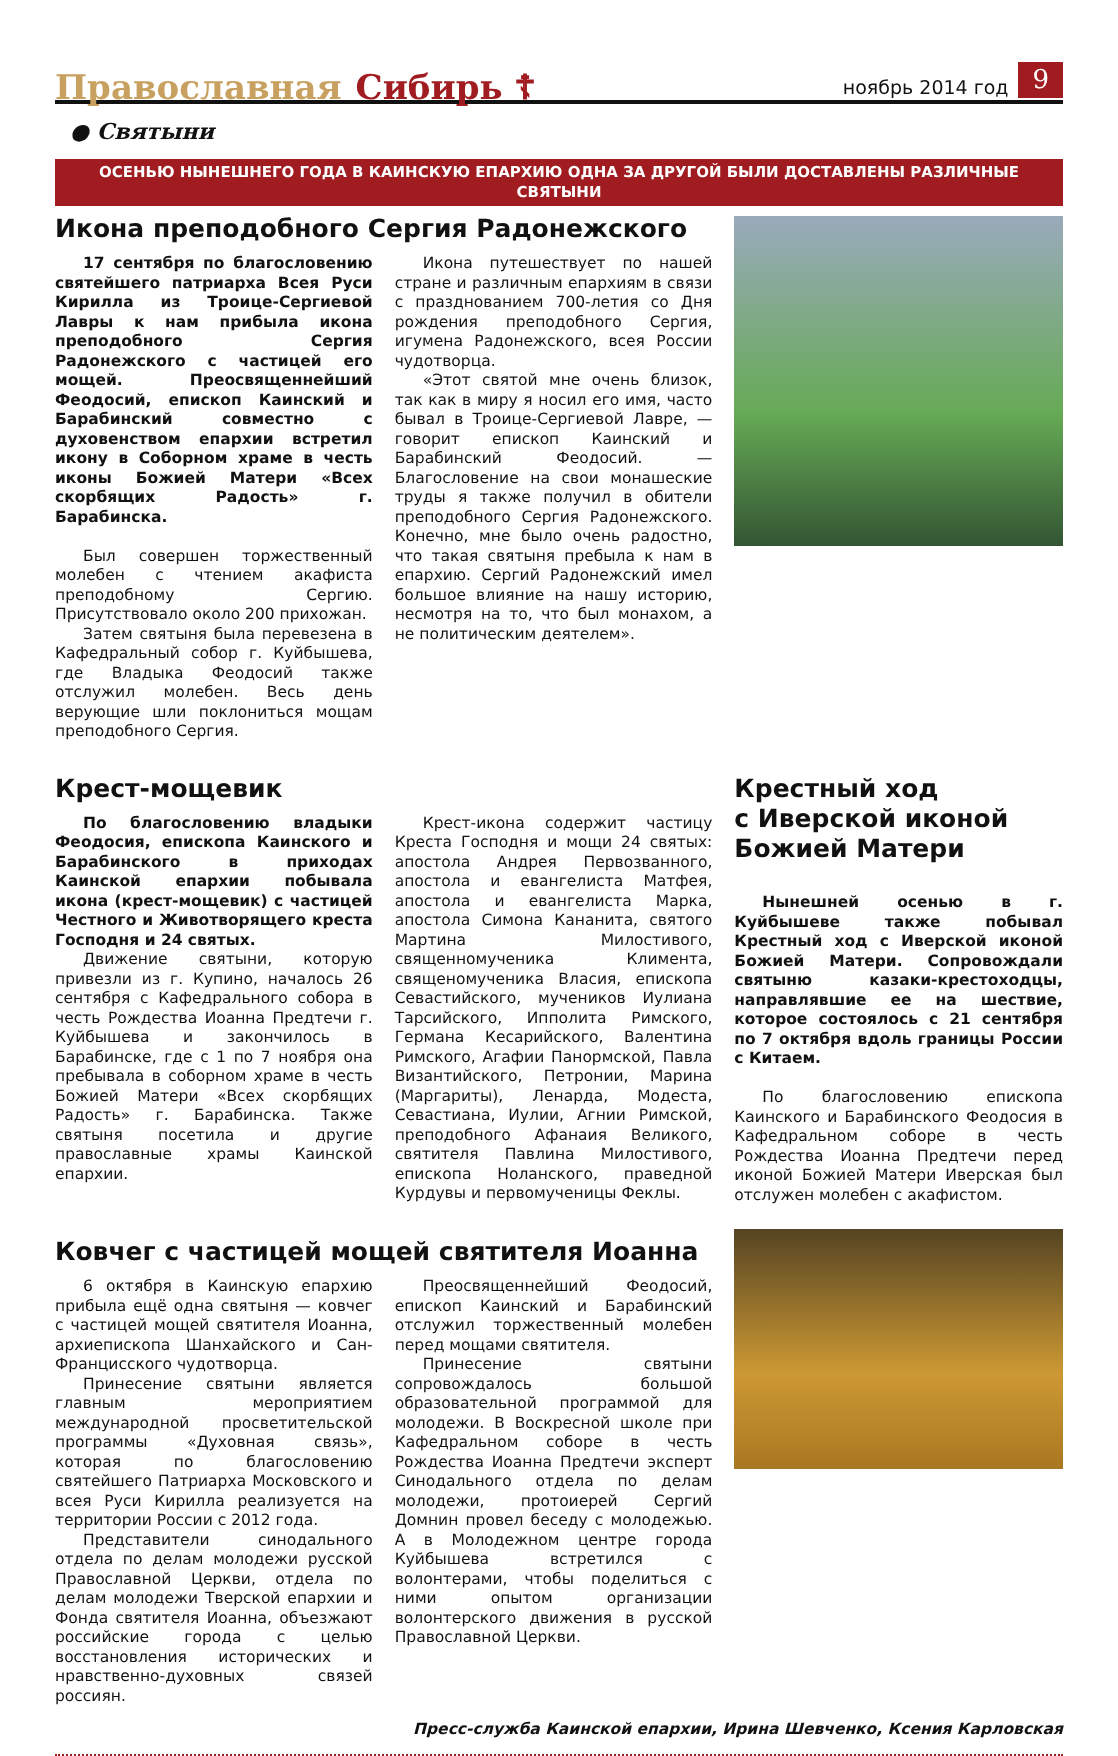Православная Сибирь ☦ ноябрь 2014 год 9
● Святыни
ОСЕНЬЮ НЫНЕШНЕГО ГОДА В КАИНСКУЮ ЕПАРХИЮ ОДНА ЗА ДРУГОЙ БЫЛИ ДОСТАВЛЕНЫ РАЗЛИЧНЫЕ СВЯТЫНИ
Икона преподобного Сергия Радонежского
17 сентября по благословению святейшего патриарха Всея Руси Кирилла из Троице-Сергиевой Лавры к нам прибыла икона преподобного Сергия Радонежского с частицей его мощей. Преосвященнейший Феодосий, епископ Каинский и Барабинский совместно с духовенством епархии встретил икону в Соборном храме в честь иконы Божией Матери «Всех скорбящих Радость» г. Барабинска.
Был совершен торжественный молебен с чтением акафиста преподобному Сергию. Присутствовало около 200 прихожан.
Затем святыня была перевезена в Кафедральный собор г. Куйбышева, где Владыка Феодосий также отслужил молебен. Весь день верующие шли поклониться мощам преподобного Сергия.
Икона путешествует по нашей стране и различным епархиям в связи с празднованием 700-летия со Дня рождения преподобного Сергия, игумена Радонежского, всея России чудотворца.
«Этот святой мне очень близок, так как в миру я носил его имя, часто бывал в Троице-Сергиевой Лавре, — говорит епископ Каинский и Барабинский Феодосий. — Благословение на свои монашеские труды я также получил в обители преподобного Сергия Радонежского. Конечно, мне было очень радостно, что такая святыня пребыла к нам в епархию. Сергий Радонежский имел большое влияние на нашу историю, несмотря на то, что был монахом, а не политическим деятелем».
Крест-мощевик
По благословению владыки Феодосия, епископа Каинского и Барабинского в приходах Каинской епархии побывала икона (крест-мощевик) с частицей Честного и Животворящего креста Господня и 24 святых.
Движение святыни, которую привезли из г. Купино, началось 26 сентября с Кафедрального собора в честь Рождества Иоанна Предтечи г. Куйбышева и закончилось в Барабинске, где с 1 по 7 ноября она пребывала в соборном храме в честь Божией Матери «Всех скорбящих Радость» г. Барабинска. Также святыня посетила и другие православные храмы Каинской епархии.
Крест-икона содержит частицу Креста Господня и мощи 24 святых: апостола Андрея Первозванного, апостола и евангелиста Матфея, апостола и евангелиста Марка, апостола Симона Кананита, святого Мартина Милостивого, священномученика Климента, священомученика Власия, епископа Севастийского, мучеников Иулиана Тарсийского, Ипполита Римского, Германа Кесарийского, Валентина Римского, Агафии Панормской, Павла Византийского, Петронии, Марина (Маргариты), Ленарда, Модеста, Севастиана, Иулии, Агнии Римской, преподобного Афанаия Великого, святителя Павлина Милостивого, епископа Ноланского, праведной Курдувы и первомученицы Феклы.
Крестный ход
с Иверской иконой
Божией Матери
Нынешней осенью в г. Куйбышеве также побывал Крестный ход с Иверской иконой Божией Матери. Сопровождали святыню казаки-крестоходцы, направлявшие ее на шествие, которое состоялось с 21 сентября по 7 октября вдоль границы России с Китаем.
По благословению епископа Каинского и Барабинского Феодосия в Кафедральном соборе в честь Рождества Иоанна Предтечи перед иконой Божией Матери Иверская был отслужен молебен с акафистом.
Ковчег с частицей мощей святителя Иоанна
6 октября в Каинскую епархию прибыла ещё одна святыня — ковчег с частицей мощей святителя Иоанна, архиепископа Шанхайского и Сан-Францисского чудотворца.
Принесение святыни является главным мероприятием международной просветительской программы «Духовная связь», которая по благословению святейшего Патриарха Московского и всея Руси Кирилла реализуется на территории России с 2012 года.
Представители синодального отдела по делам молодежи русской Православной Церкви, отдела по делам молодежи Тверской епархии и Фонда святителя Иоанна, объезжают российские города с целью восстановления исторических и нравственно-духовных связей россиян.
Преосвященнейший Феодосий, епископ Каинский и Барабинский отслужил торжественный молебен перед мощами святителя.
Принесение святыни сопровождалось большой образовательной программой для молодежи. В Воскресной школе при Кафедральном соборе в честь Рождества Иоанна Предтечи эксперт Синодального отдела по делам молодежи, протоиерей Сергий Домнин провел беседу с молодежью. А в Молодежном центре города Куйбышева встретился с волонтерами, чтобы поделиться с ними опытом организации волонтерского движения в русской Православной Церкви.
Пресс-служба Каинской епархии, Ирина Шевченко, Ксения Карловская